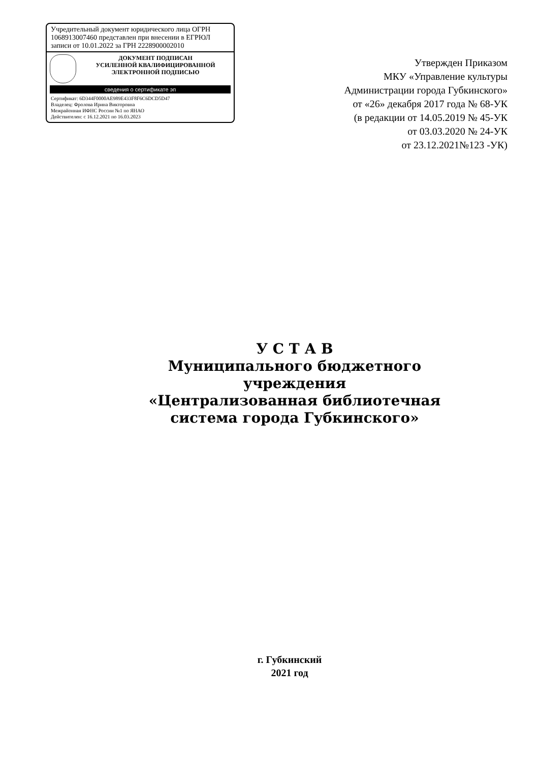Учредительный документ юридического лица ОГРН 1068913007460 представлен при внесении в ЕГРЮЛ записи от 10.01.2022 за ГРН 2228900002010
ДОКУМЕНТ ПОДПИСАН
УСИЛЕННОЙ КВАЛИФИЦИРОВАННОЙ
ЭЛЕКТРОННОЙ ПОДПИСЬЮ
сведения о сертификате эп
Сертификат: 6D344F0000AE989E433F8F6C6DCD5D47
Владелец: Фролова Ирина Викторовна
Межрайонная ИФНС России №1 по ЯНАО
Действителен: с 16.12.2021 по 16.03.2023
Утвержден Приказом
МКУ «Управление культуры
Администрации города Губкинского»
от «26» декабря 2017 года № 68-УК
(в редакции от 14.05.2019 № 45-УК
от 03.03.2020 № 24-УК
от 23.12.2021№123 -УК)
У С Т А В
Муниципального бюджетного учреждения
«Централизованная библиотечная система города Губкинского»
г. Губкинский
2021 год